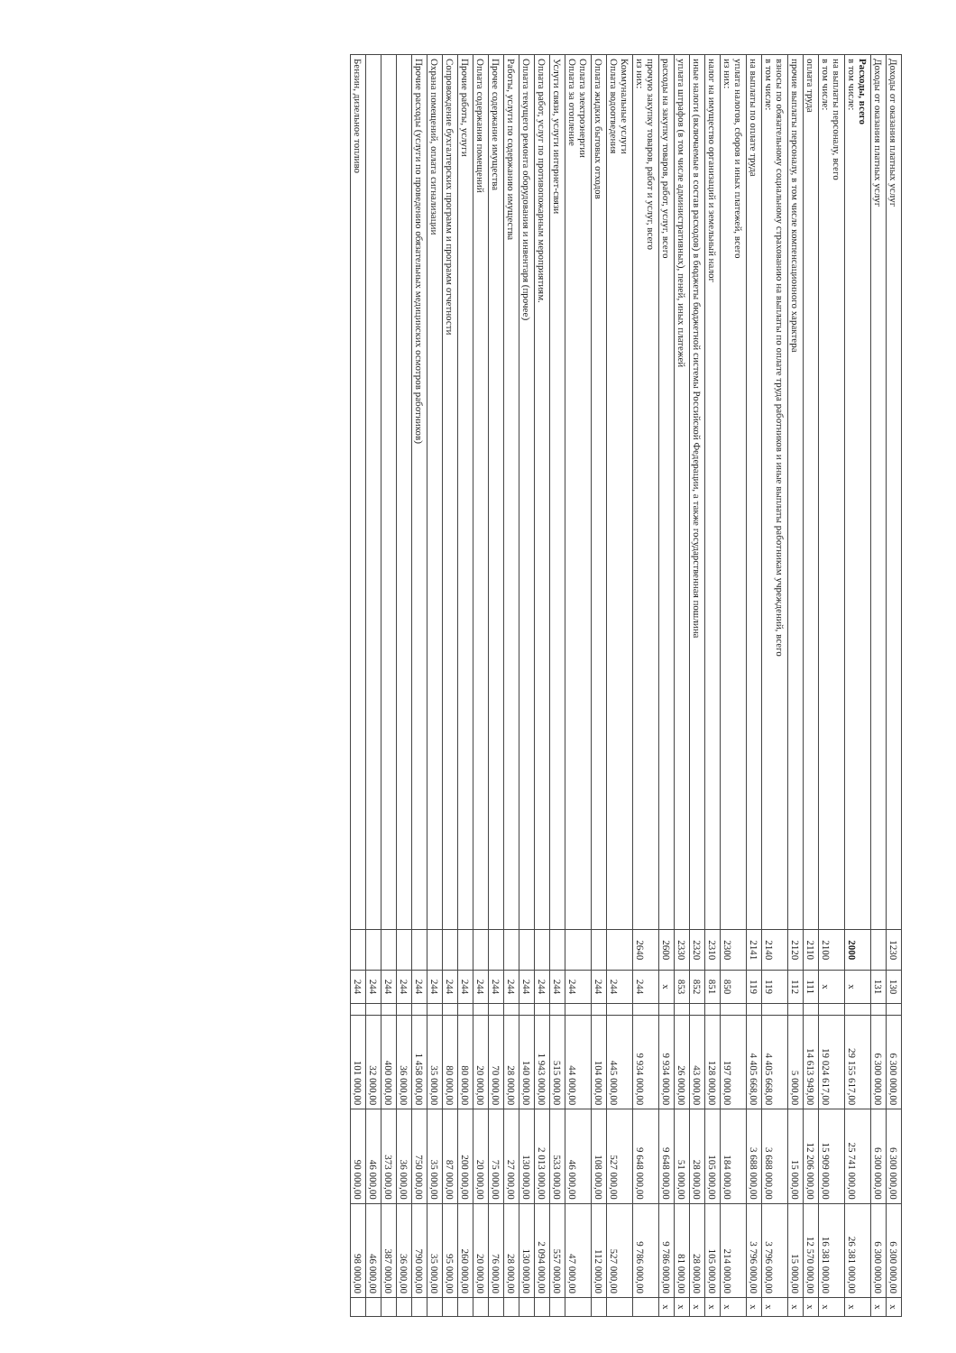| Доходы от оказания платных услуг | 1230 | 130 | | 6 300 000,00 | 6 300 000,00 | 6 300 000,00 | x |
| Доходы от оказания платных услуг | | 131 | | 6 300 000,00 | 6 300 000,00 | 6 300 000,00 | x |
| Расходы, всего в том числе: | 2000 | x | | 29 155 617,00 | 25 741 000,00 | 26 381 000,00 | x |
| на выплаты персоналу, всего в том числе: | 2100 | x | | 19 024 617,00 | 15 909 000,00 | 16 381 000,00 | x |
| оплата труда | 2110 | 111 | | 14 613 949,00 | 12 206 000,00 | 12 570 000,00 | x |
| прочие выплаты персоналу, в том числе компенсационного характера | 2120 | 112 | | 5 000,00 | 15 000,00 | 15 000,00 | x |
| взносы по обязательному социальному страхованию на выплаты по оплате труда работников и иные выплаты работникам учреждений, всего в том числе: | 2140 | 119 | | 4 405 668,00 | 3 688 000,00 | 3 796 000,00 | x |
| на выплаты по оплате труда | 2141 | 119 | | 4 405 668,00 | 3 688 000,00 | 3 796 000,00 | x |
| уплата налогов, сборов и иных платежей, всего из них: | 2300 | 850 | | 197 000,00 | 184 000,00 | 214 000,00 | x |
| налог на имущество организаций и земельный налог | 2310 | 851 | | 128 000,00 | 105 000,00 | 105 000,00 | x |
| иные налоги (включаемые в состав расходов) в бюджеты бюджетной системы Российской Федерации, а также государственная пошлина | 2320 | 852 | | 43 000,00 | 28 000,00 | 28 000,00 | x |
| уплата штрафов (в том числе административных), пеней, иных платежей | 2330 | 853 | | 26 000,00 | 51 000,00 | 81 000,00 | x |
| расходы на закупку товаров, работ, услуг, всего | 2600 | x | | 9 934 000,00 | 9 648 000,00 | 9 786 000,00 | x |
| прочую закупку товаров, работ и услуг, всего из них: | 2640 | 244 | | 9 934 000,00 | 9 648 000,00 | 9 786 000,00 | |
| Коммунальные услуги Оплата водоотведения | | 244 | | 445 000,00 | 527 000,00 | 527 000,00 | |
| Оплата жидких бытовых отходов | | 244 | | 104 000,00 | 108 000,00 | 112 000,00 | |
| Оплата электроэнергии Оплата за отопление | | 244 | | 44 000,00 | 46 000,00 | 47 000,00 | |
| Услуги связи, услуги интернет-связи | | 244 | | 515 000,00 | 533 000,00 | 557 000,00 | |
| Оплата работ, услуг по противопожарным мероприятиям. | | 244 | | 1 943 000,00 | 2 013 000,00 | 2 094 000,00 | |
| Оплата текущего ремонта оборудования и инвентаря (прочее) | | 244 | | 140 000,00 | 130 000,00 | 130 000,00 | |
| Работы, услуги по содержанию имущества | | 244 | | 28 000,00 | 27 000,00 | 28 000,00 | |
| Прочее содержание имущества | | 244 | | 70 000,00 | 75 000,00 | 76 000,00 | |
| Оплата содержания помещений | | 244 | | 20 000,00 | 20 000,00 | 20 000,00 | |
| Прочие работы, услуги | | 244 | | 80 000,00 | 200 000,00 | 260 000,00 | |
| Сопровождение бухгалтерских программ и программ отчетности | | 244 | | 80 000,00 | 87 000,00 | 95 000,00 | |
| Охрана помещений, оплата сигнализации | | 244 | | 35 000,00 | 35 000,00 | 35 000,00 | |
| Прочие расходы (услуги по проведению обязательных медицинских осмотров работников) | | 244 | | 1 458 000,00 | 750 000,00 | 790 000,00 | |
| | | 244 | | 36 000,00 | 36 000,00 | 36 000,00 | |
| | | 244 | | 400 000,00 | 373 000,00 | 387 000,00 | |
| | | 244 | | 32 000,00 | 46 000,00 | 46 000,00 | |
| Бензин, дизельное топливо | | 244 | | 101 000,00 | 90 000,00 | 98 000,00 | |